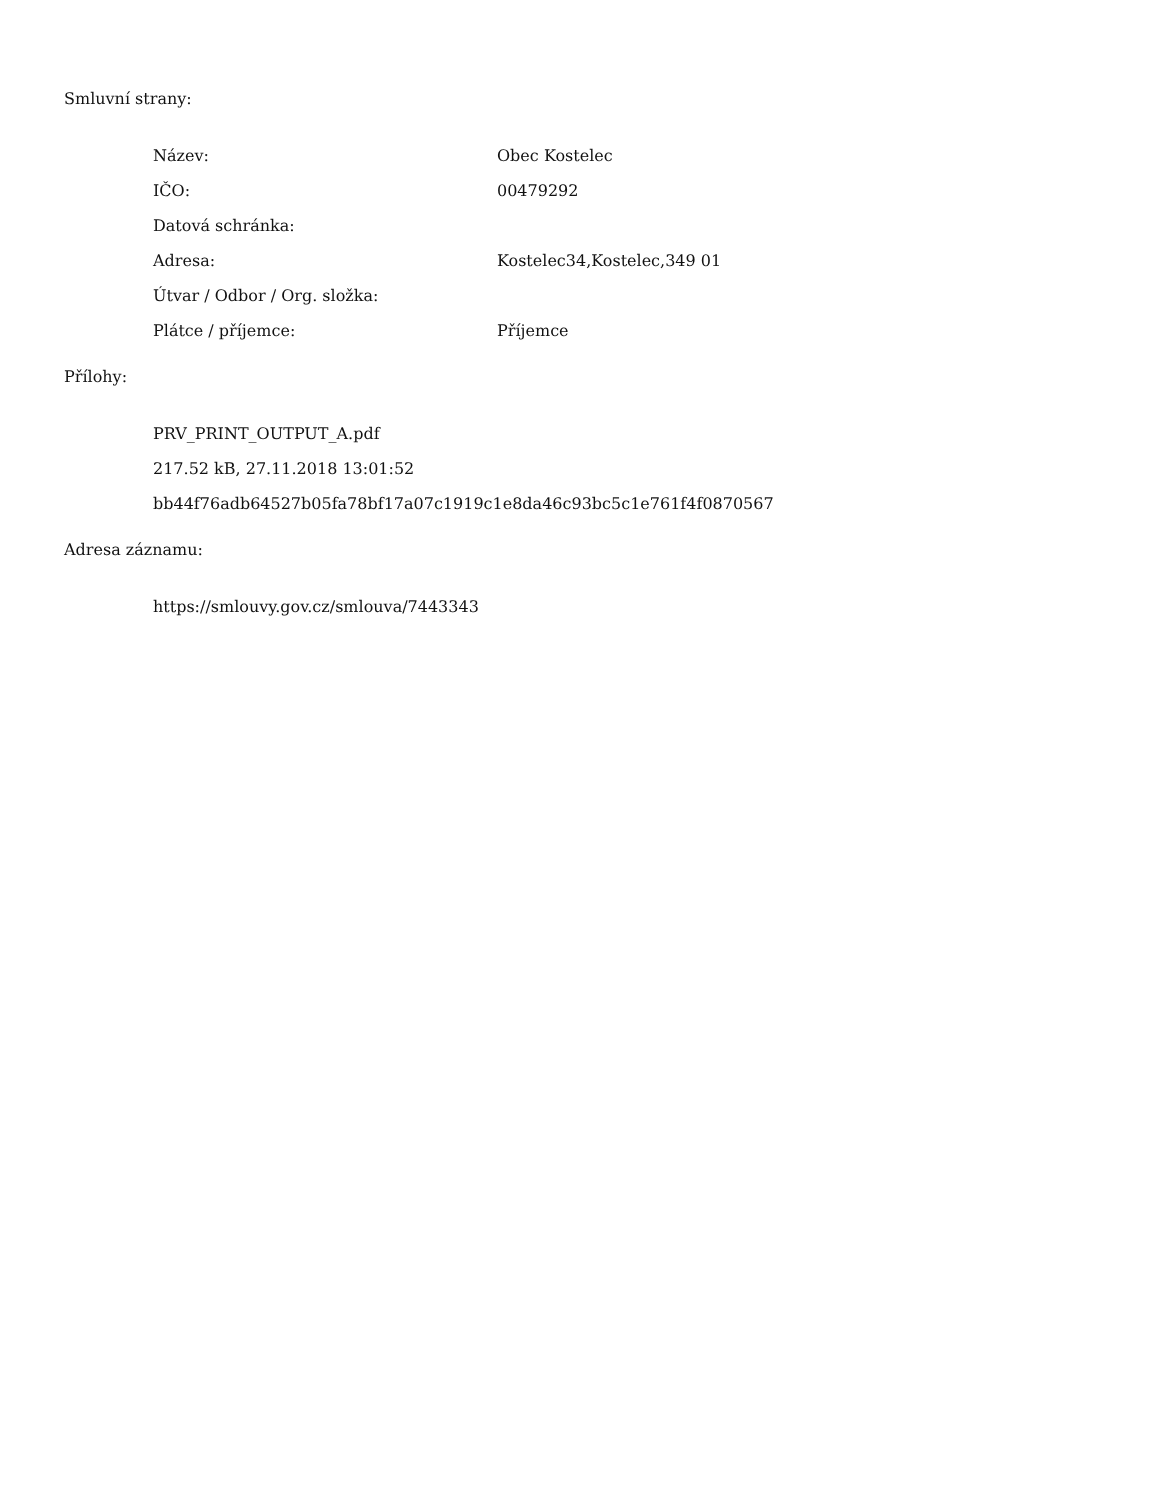Smluvní strany:
Název: Obec Kostelec
IČO: 00479292
Datová schránka:
Adresa: Kostelec34,Kostelec,349 01
Útvar / Odbor / Org. složka:
Plátce / příjemce: Příjemce
Přílohy:
PRV_PRINT_OUTPUT_A.pdf
217.52 kB, 27.11.2018 13:01:52
bb44f76adb64527b05fa78bf17a07c1919c1e8da46c93bc5c1e761f4f0870567
Adresa záznamu:
https://smlouvy.gov.cz/smlouva/7443343